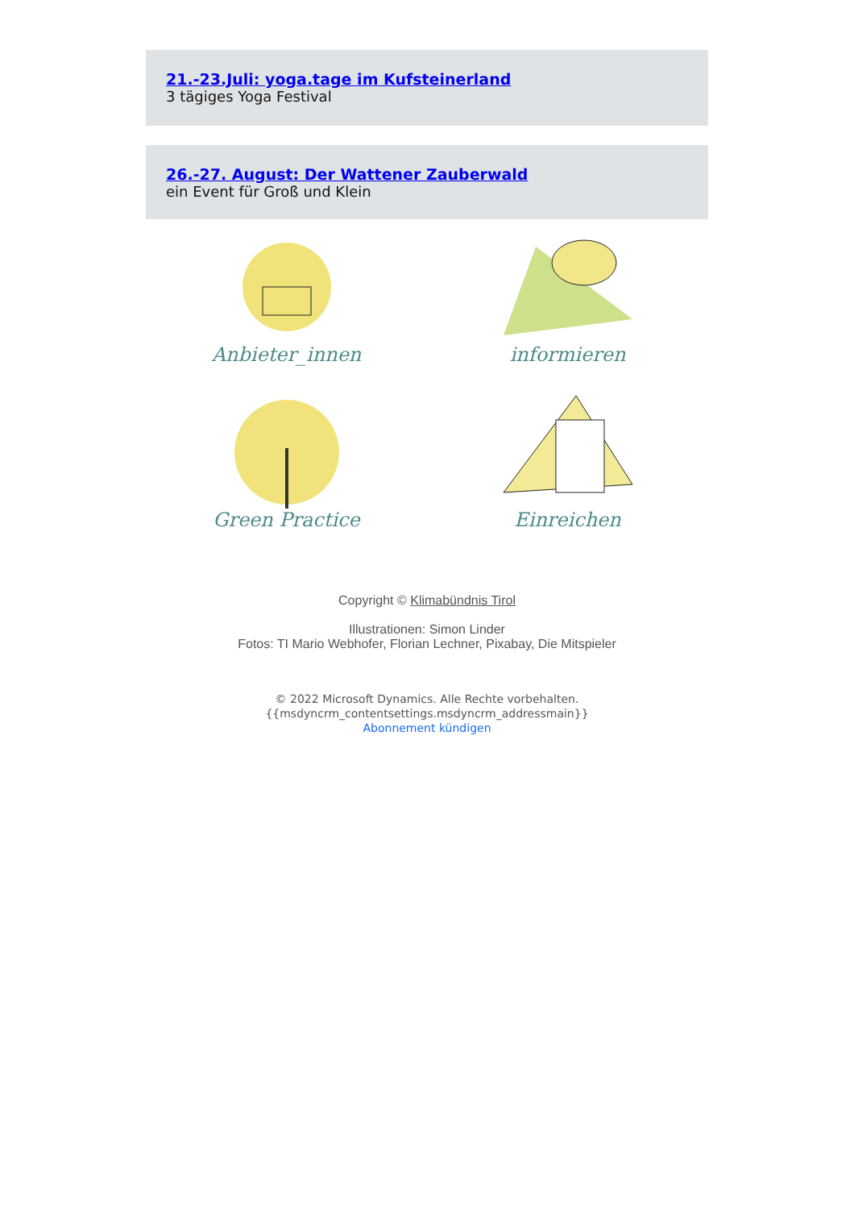21.-23.Juli: yoga.tage im Kufsteinerland
3 tägiges Yoga Festival
26.-27. August: Der Wattener Zauberwald
ein Event für Groß und Klein
Anbieter_innen
informieren
Green Practice
Einreichen
Copyright © Klimabündnis Tirol
Illustrationen: Simon Linder
Fotos: TI Mario Webhofer, Florian Lechner, Pixabay, Die Mitspieler
© 2022 Microsoft Dynamics. Alle Rechte vorbehalten.
{{msdyncrm_contentsettings.msdyncrm_addressmain}}
Abonnement kündigen